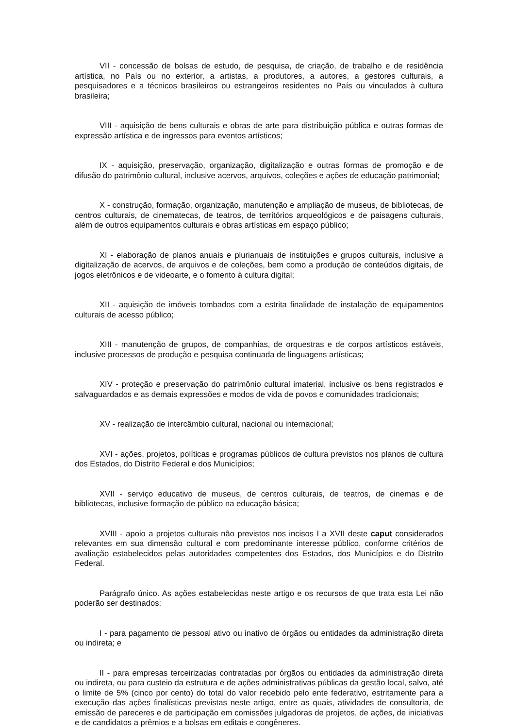VII - concessão de bolsas de estudo, de pesquisa, de criação, de trabalho e de residência artística, no País ou no exterior, a artistas, a produtores, a autores, a gestores culturais, a pesquisadores e a técnicos brasileiros ou estrangeiros residentes no País ou vinculados à cultura brasileira;
VIII - aquisição de bens culturais e obras de arte para distribuição pública e outras formas de expressão artística e de ingressos para eventos artísticos;
IX - aquisição, preservação, organização, digitalização e outras formas de promoção e de difusão do patrimônio cultural, inclusive acervos, arquivos, coleções e ações de educação patrimonial;
X - construção, formação, organização, manutenção e ampliação de museus, de bibliotecas, de centros culturais, de cinematecas, de teatros, de territórios arqueológicos e de paisagens culturais, além de outros equipamentos culturais e obras artísticas em espaço público;
XI - elaboração de planos anuais e plurianuais de instituições e grupos culturais, inclusive a digitalização de acervos, de arquivos e de coleções, bem como a produção de conteúdos digitais, de jogos eletrônicos e de videoarte, e o fomento à cultura digital;
XII - aquisição de imóveis tombados com a estrita finalidade de instalação de equipamentos culturais de acesso público;
XIII - manutenção de grupos, de companhias, de orquestras e de corpos artísticos estáveis, inclusive processos de produção e pesquisa continuada de linguagens artísticas;
XIV - proteção e preservação do patrimônio cultural imaterial, inclusive os bens registrados e salvaguardados e as demais expressões e modos de vida de povos e comunidades tradicionais;
XV - realização de intercâmbio cultural, nacional ou internacional;
XVI - ações, projetos, políticas e programas públicos de cultura previstos nos planos de cultura dos Estados, do Distrito Federal e dos Municípios;
XVII - serviço educativo de museus, de centros culturais, de teatros, de cinemas e de bibliotecas, inclusive formação de público na educação básica;
XVIII - apoio a projetos culturais não previstos nos incisos I a XVII deste caput considerados relevantes em sua dimensão cultural e com predominante interesse público, conforme critérios de avaliação estabelecidos pelas autoridades competentes dos Estados, dos Municípios e do Distrito Federal.
Parágrafo único. As ações estabelecidas neste artigo e os recursos de que trata esta Lei não poderão ser destinados:
I - para pagamento de pessoal ativo ou inativo de órgãos ou entidades da administração direta ou indireta; e
II - para empresas terceirizadas contratadas por órgãos ou entidades da administração direta ou indireta, ou para custeio da estrutura e de ações administrativas públicas da gestão local, salvo, até o limite de 5% (cinco por cento) do total do valor recebido pelo ente federativo, estritamente para a execução das ações finalísticas previstas neste artigo, entre as quais, atividades de consultoria, de emissão de pareceres e de participação em comissões julgadoras de projetos, de ações, de iniciativas e de candidatos a prêmios e a bolsas em editais e congêneres.